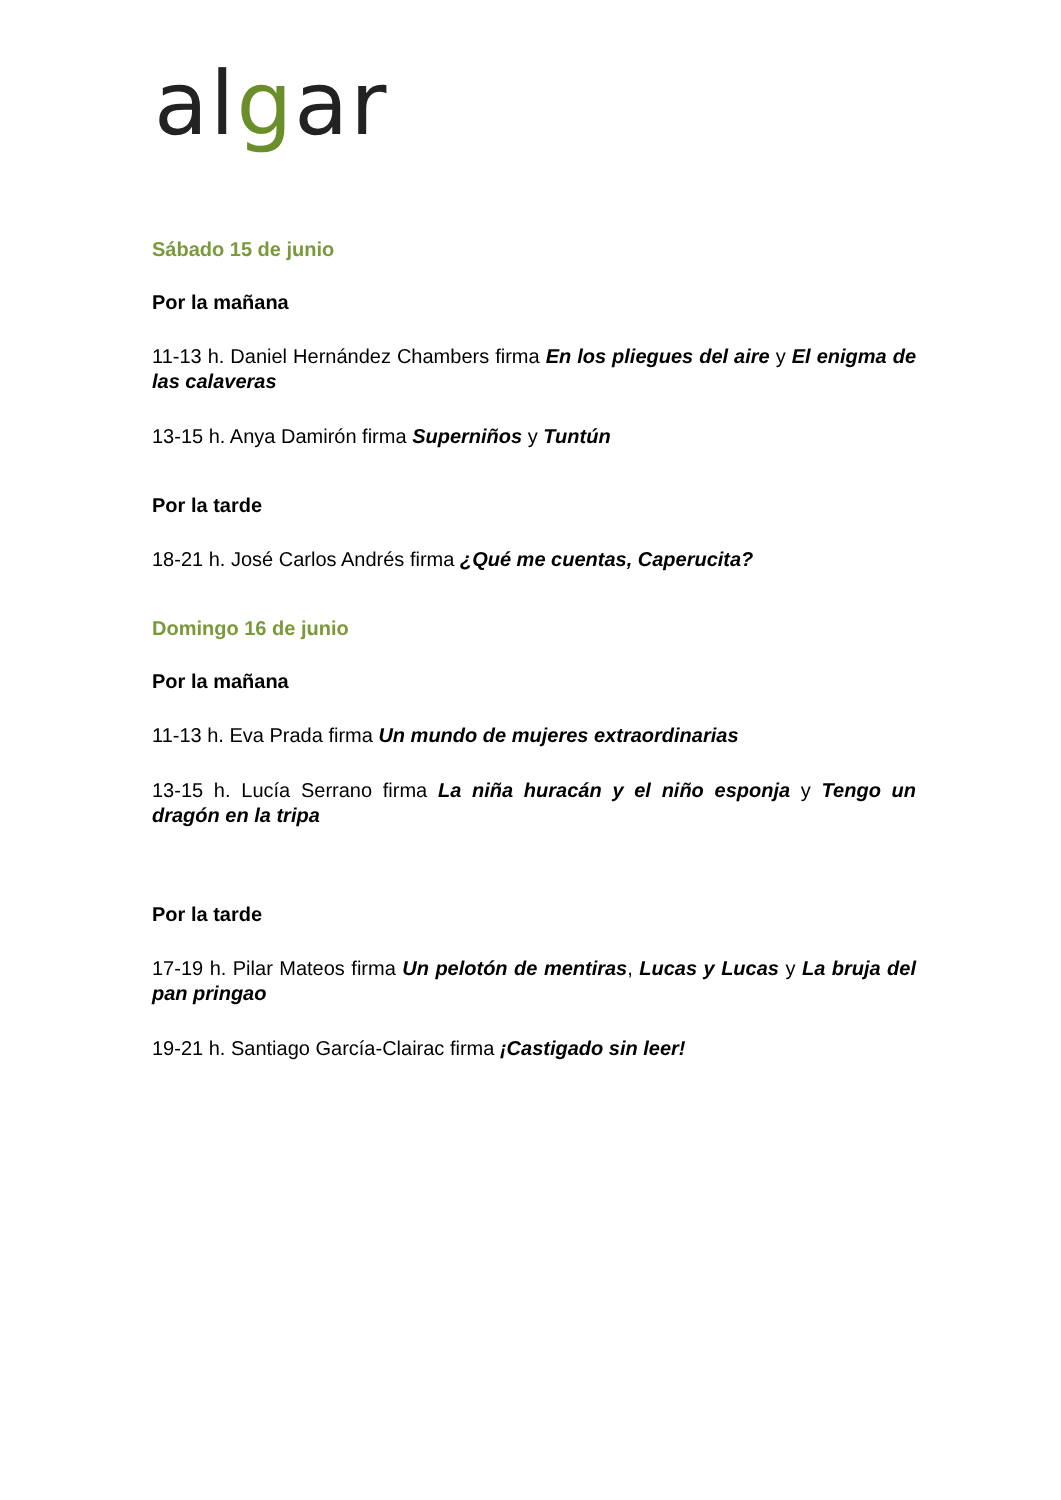algar
Sábado 15 de junio
Por la mañana
11-13 h. Daniel Hernández Chambers firma En los pliegues del aire y El enigma de las calaveras
13-15 h. Anya Damirón firma Superniños y Tuntún
Por la tarde
18-21 h. José Carlos Andrés firma ¿Qué me cuentas, Caperucita?
Domingo 16 de junio
Por la mañana
11-13 h. Eva Prada firma Un mundo de mujeres extraordinarias
13-15 h. Lucía Serrano firma La niña huracán y el niño esponja y Tengo un dragón en la tripa
Por la tarde
17-19 h. Pilar Mateos firma Un pelotón de mentiras, Lucas y Lucas y La bruja del pan pringao
19-21 h. Santiago García-Clairac firma ¡Castigado sin leer!